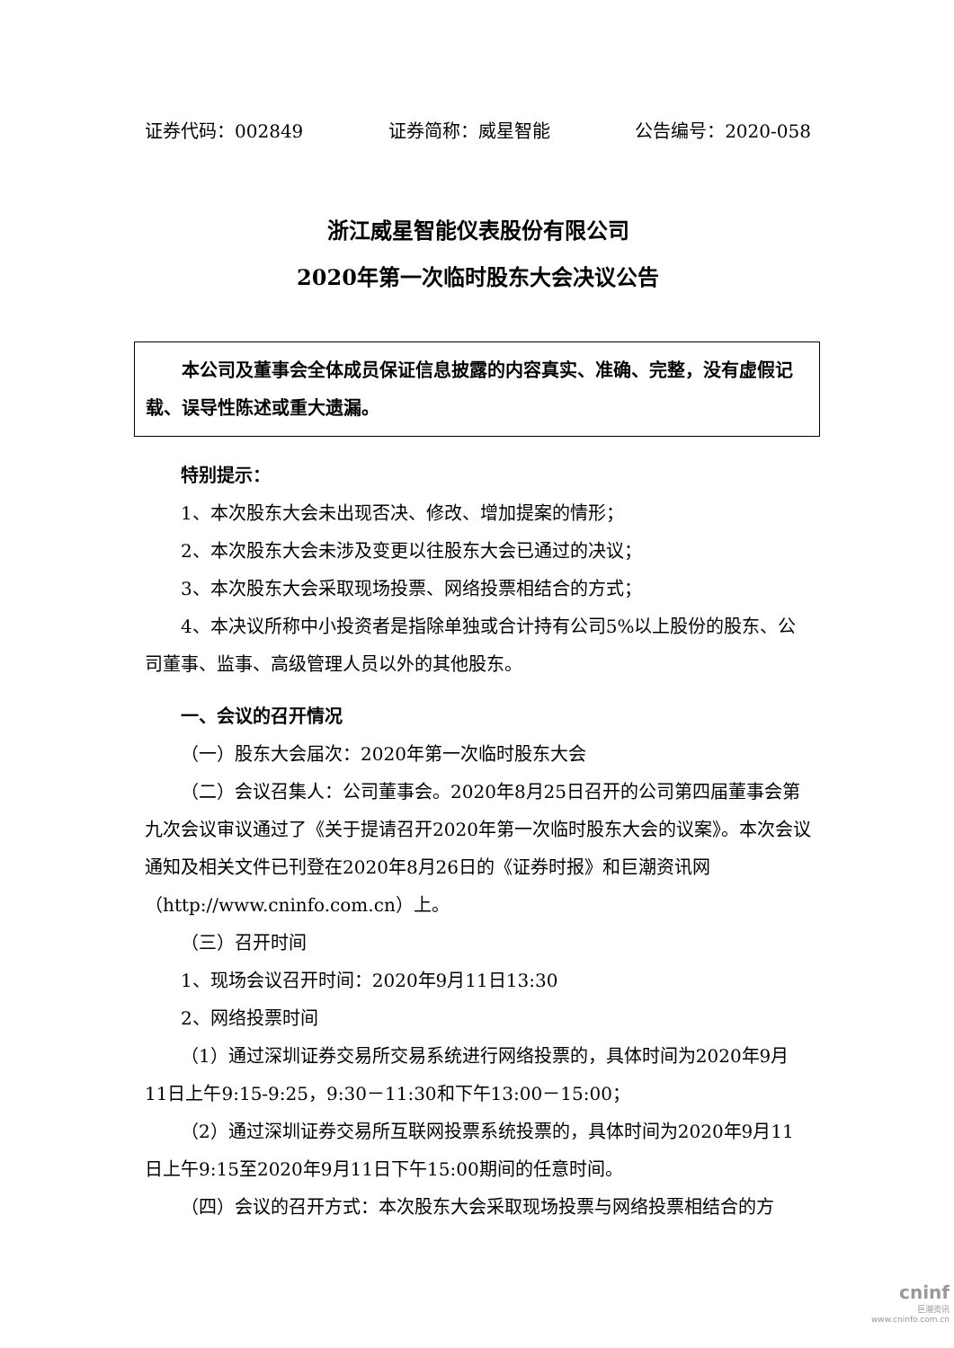证券代码：002849 证券简称：威星智能 公告编号：2020-058
浙江威星智能仪表股份有限公司
2020年第一次临时股东大会决议公告
本公司及董事会全体成员保证信息披露的内容真实、准确、完整，没有虚假记载、误导性陈述或重大遗漏。
特别提示：
1、本次股东大会未出现否决、修改、增加提案的情形；
2、本次股东大会未涉及变更以往股东大会已通过的决议；
3、本次股东大会采取现场投票、网络投票相结合的方式；
4、本决议所称中小投资者是指除单独或合计持有公司5%以上股份的股东、公司董事、监事、高级管理人员以外的其他股东。
一、会议的召开情况
（一）股东大会届次：2020年第一次临时股东大会
（二）会议召集人：公司董事会。2020年8月25日召开的公司第四届董事会第九次会议审议通过了《关于提请召开2020年第一次临时股东大会的议案》。本次会议通知及相关文件已刊登在2020年8月26日的《证券时报》和巨潮资讯网（http://www.cninfo.com.cn）上。
（三）召开时间
1、现场会议召开时间：2020年9月11日13:30
2、网络投票时间
（1）通过深圳证券交易所交易系统进行网络投票的，具体时间为2020年9月11日上午9:15-9:25，9:30－11:30和下午13:00－15:00；
（2）通过深圳证券交易所互联网投票系统投票的，具体时间为2020年9月11日上午9:15至2020年9月11日下午15:00期间的任意时间。
（四）会议的召开方式：本次股东大会采取现场投票与网络投票相结合的方
cninf
巨潮资讯
www.cninfo.com.cn